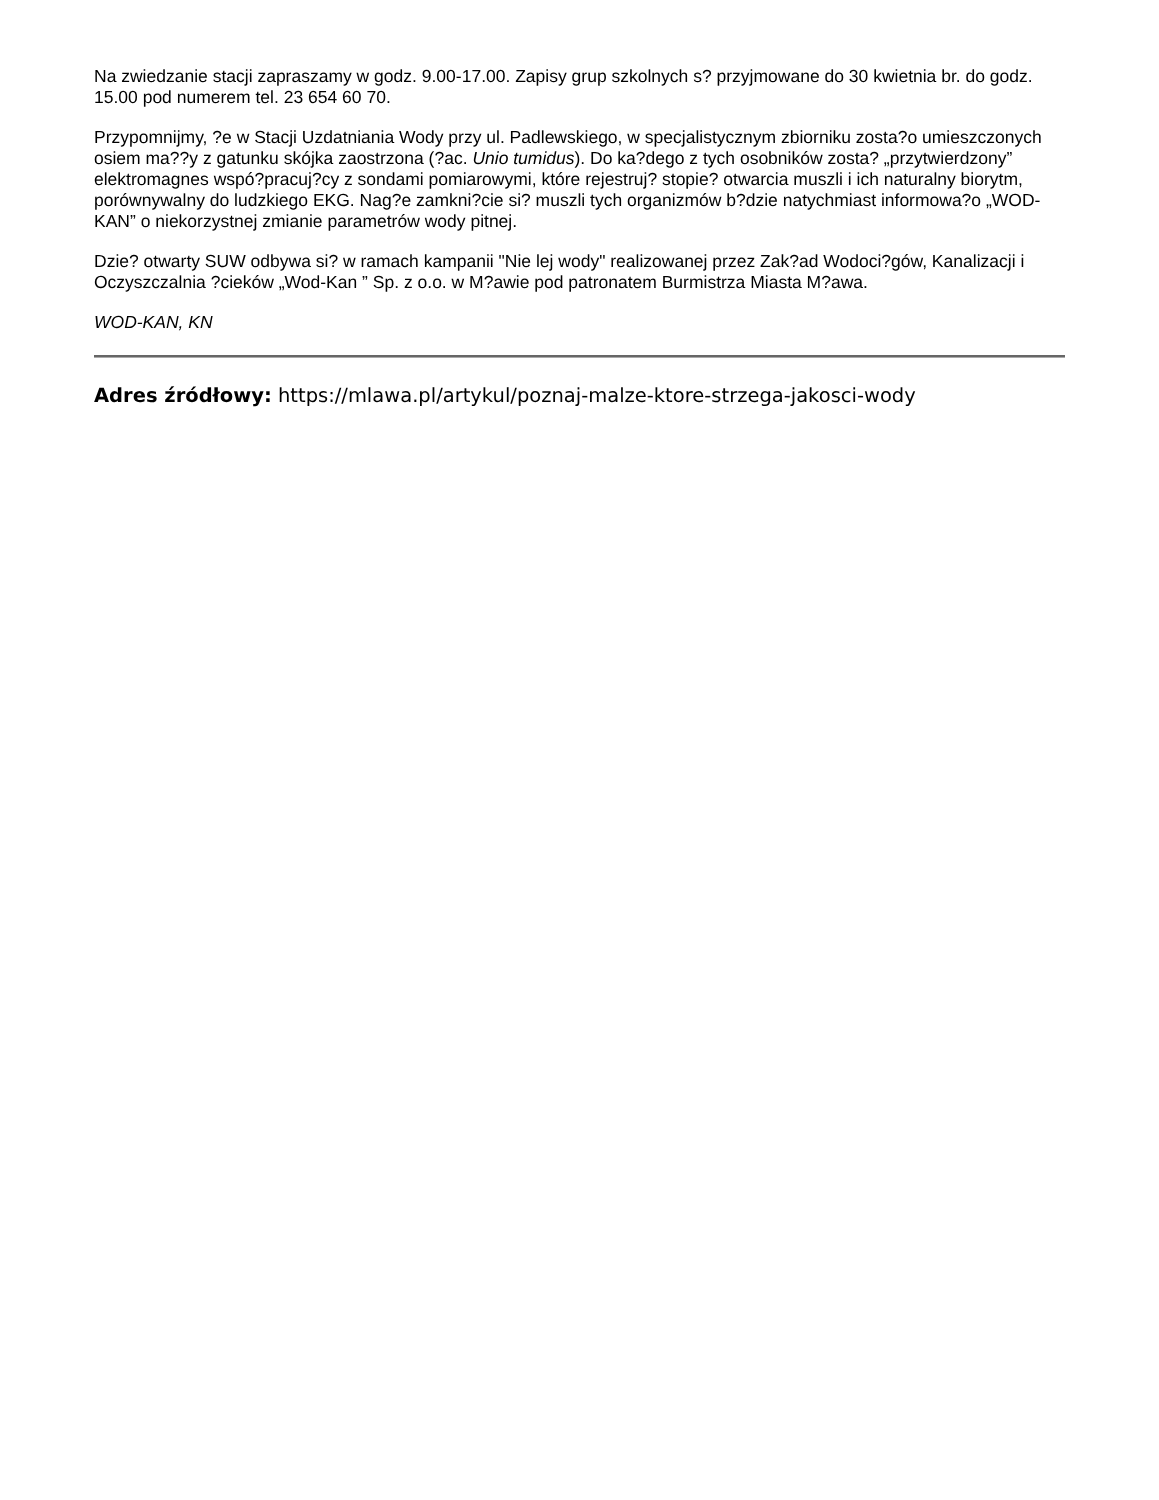Na zwiedzanie stacji zapraszamy w godz. 9.00-17.00. Zapisy grup szkolnych s? przyjmowane do 30 kwietnia br. do godz. 15.00 pod numerem tel. 23 654 60 70.
Przypomnijmy, ?e w Stacji Uzdatniania Wody przy ul. Padlewskiego, w specjalistycznym zbiorniku zosta?o umieszczonych osiem ma??y z gatunku skójka zaostrzona (?ac. Unio tumidus). Do ka?dego z tych osobników zosta? „przytwierdzony” elektromagnes wspó?pracuj?cy z sondami pomiarowymi, które rejestruj? stopie? otwarcia muszli i ich naturalny biorytm, porównywalny do ludzkiego EKG. Nag?e zamkni?cie si? muszli tych organizmów b?dzie natychmiast informowa?o „WOD-KAN” o niekorzystnej zmianie parametrów wody pitnej.
Dzie? otwarty SUW odbywa si? w ramach kampanii "Nie lej wody" realizowanej przez Zak?ad Wodoci?gów, Kanalizacji i Oczyszczalnia ?cieków „Wod-Kan ” Sp. z o.o. w M?awie pod patronatem Burmistrza Miasta M?awa.
WOD-KAN, KN
Adres źródłowy: https://mlawa.pl/artykul/poznaj-malze-ktore-strzega-jakosci-wody